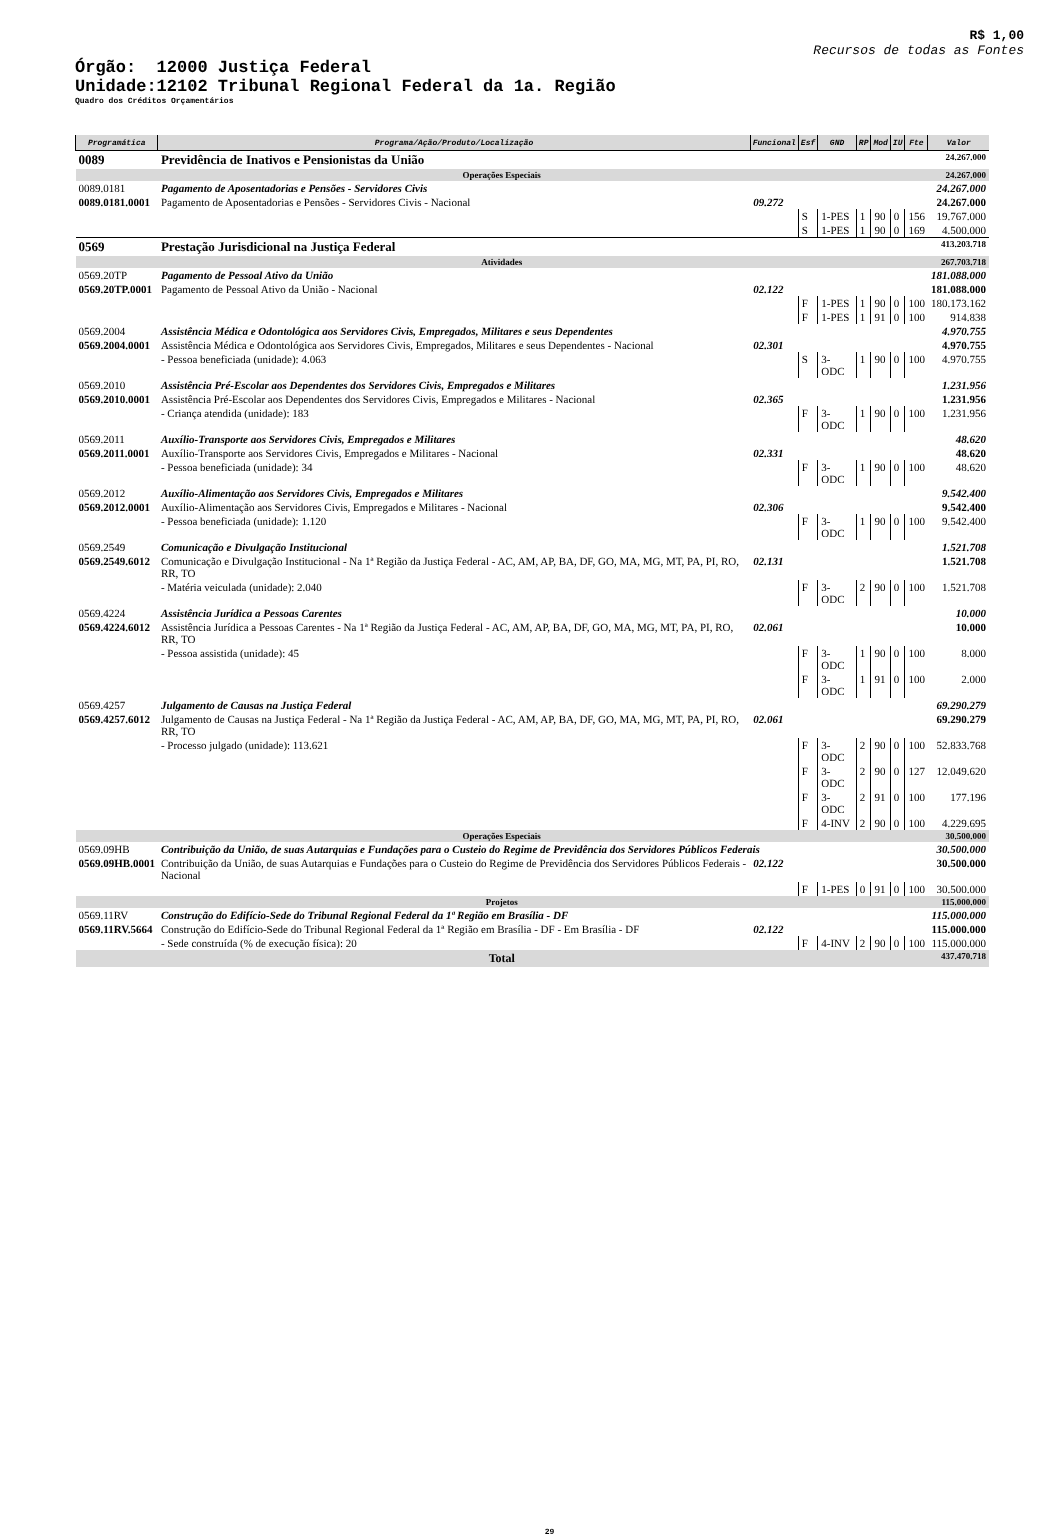R$ 1,00
Recursos de todas as Fontes
Órgão: 12000 Justiça Federal
Unidade:12102 Tribunal Regional Federal da 1a. Região
Quadro dos Créditos Orçamentários
| Programática | Programa/Ação/Produto/Localização | Funcional | Esf | GND | RP | Mod | IU | Fte | Valor |
| --- | --- | --- | --- | --- | --- | --- | --- | --- | --- |
| 0089 | Previdência de Inativos e Pensionistas da União | | | | | | | | 24.267.000 |
| Operações Especiais | | | | | | | | | 24.267.000 |
| 0089.0181 | Pagamento de Aposentadorias e Pensões - Servidores Civis | | | | | | | | 24.267.000 |
| 0089.0181.0001 | Pagamento de Aposentadorias e Pensões - Servidores Civis - Nacional | 09.272 | | | | | | | 24.267.000 |
| | | | S | 1-PES | 1 | 90 | 0 | 156 | 19.767.000 |
| | | | S | 1-PES | 1 | 90 | 0 | 169 | 4.500.000 |
| 0569 | Prestação Jurisdicional na Justiça Federal | | | | | | | | 413.203.718 |
| Atividades | | | | | | | | | 267.703.718 |
| 0569.20TP | Pagamento de Pessoal Ativo da União | | | | | | | | 181.088.000 |
| 0569.20TP.0001 | Pagamento de Pessoal Ativo da União - Nacional | 02.122 | | | | | | | 181.088.000 |
| | | | F | 1-PES | 1 | 90 | 0 | 100 | 180.173.162 |
| | | | F | 1-PES | 1 | 91 | 0 | 100 | 914.838 |
| 0569.2004 | Assistência Médica e Odontológica aos Servidores Civis, Empregados, Militares e seus Dependentes | | | | | | | | 4.970.755 |
| 0569.2004.0001 | Assistência Médica e Odontológica aos Servidores Civis, Empregados, Militares e seus Dependentes - Nacional | 02.301 | | | | | | | 4.970.755 |
| | - Pessoa beneficiada (unidade): 4.063 | | S | 3-ODC | 1 | 90 | 0 | 100 | 4.970.755 |
| 0569.2010 | Assistência Pré-Escolar aos Dependentes dos Servidores Civis, Empregados e Militares | | | | | | | | 1.231.956 |
| 0569.2010.0001 | Assistência Pré-Escolar aos Dependentes dos Servidores Civis, Empregados e Militares - Nacional | 02.365 | | | | | | | 1.231.956 |
| | - Criança atendida (unidade): 183 | | F | 3-ODC | 1 | 90 | 0 | 100 | 1.231.956 |
| 0569.2011 | Auxílio-Transporte aos Servidores Civis, Empregados e Militares | | | | | | | | 48.620 |
| 0569.2011.0001 | Auxílio-Transporte aos Servidores Civis, Empregados e Militares - Nacional | 02.331 | | | | | | | 48.620 |
| | - Pessoa beneficiada (unidade): 34 | | F | 3-ODC | 1 | 90 | 0 | 100 | 48.620 |
| 0569.2012 | Auxílio-Alimentação aos Servidores Civis, Empregados e Militares | | | | | | | | 9.542.400 |
| 0569.2012.0001 | Auxílio-Alimentação aos Servidores Civis, Empregados e Militares - Nacional | 02.306 | | | | | | | 9.542.400 |
| | - Pessoa beneficiada (unidade): 1.120 | | F | 3-ODC | 1 | 90 | 0 | 100 | 9.542.400 |
| 0569.2549 | Comunicação e Divulgação Institucional | | | | | | | | 1.521.708 |
| 0569.2549.6012 | Comunicação e Divulgação Institucional - Na 1ª Região da Justiça Federal - AC, AM, AP, BA, DF, GO, MA, MG, MT, PA, PI, RO, RR, TO | 02.131 | | | | | | | 1.521.708 |
| | - Matéria veiculada (unidade): 2.040 | | F | 3-ODC | 2 | 90 | 0 | 100 | 1.521.708 |
| 0569.4224 | Assistência Jurídica a Pessoas Carentes | | | | | | | | 10.000 |
| 0569.4224.6012 | Assistência Jurídica a Pessoas Carentes - Na 1ª Região da Justiça Federal - AC, AM, AP, BA, DF, GO, MA, MG, MT, PA, PI, RO, RR, TO | 02.061 | | | | | | | 10.000 |
| | - Pessoa assistida (unidade): 45 | | F | 3-ODC | 1 | 90 | 0 | 100 | 8.000 |
| | | | F | 3-ODC | 1 | 91 | 0 | 100 | 2.000 |
| 0569.4257 | Julgamento de Causas na Justiça Federal | | | | | | | | 69.290.279 |
| 0569.4257.6012 | Julgamento de Causas na Justiça Federal - Na 1ª Região da Justiça Federal - AC, AM, AP, BA, DF, GO, MA, MG, MT, PA, PI, RO, RR, TO | 02.061 | | | | | | | 69.290.279 |
| | - Processo julgado (unidade): 113.621 | | F | 3-ODC | 2 | 90 | 0 | 100 | 52.833.768 |
| | | | F | 3-ODC | 2 | 90 | 0 | 127 | 12.049.620 |
| | | | F | 3-ODC | 2 | 91 | 0 | 100 | 177.196 |
| | | | F | 4-INV | 2 | 90 | 0 | 100 | 4.229.695 |
| Operações Especiais | | | | | | | | | 30.500.000 |
| 0569.09HB | Contribuição da União, de suas Autarquias e Fundações para o Custeio do Regime de Previdência dos Servidores Públicos Federais | | | | | | | | 30.500.000 |
| 0569.09HB.0001 | Contribuição da União, de suas Autarquias e Fundações para o Custeio do Regime de Previdência dos Servidores Públicos Federais - Nacional | 02.122 | | | | | | | 30.500.000 |
| | | | F | 1-PES | 0 | 91 | 0 | 100 | 30.500.000 |
| Projetos | | | | | | | | | 115.000.000 |
| 0569.11RV | Construção do Edifício-Sede do Tribunal Regional Federal da 1ª Região em Brasília - DF | | | | | | | | 115.000.000 |
| 0569.11RV.5664 | Construção do Edifício-Sede do Tribunal Regional Federal da 1ª Região em Brasília - DF - Em Brasília - DF | 02.122 | | | | | | | 115.000.000 |
| | - Sede construída (% de execução física): 20 | | F | 4-INV | 2 | 90 | 0 | 100 | 115.000.000 |
| Total | | | | | | | | | 437.470.718 |
29